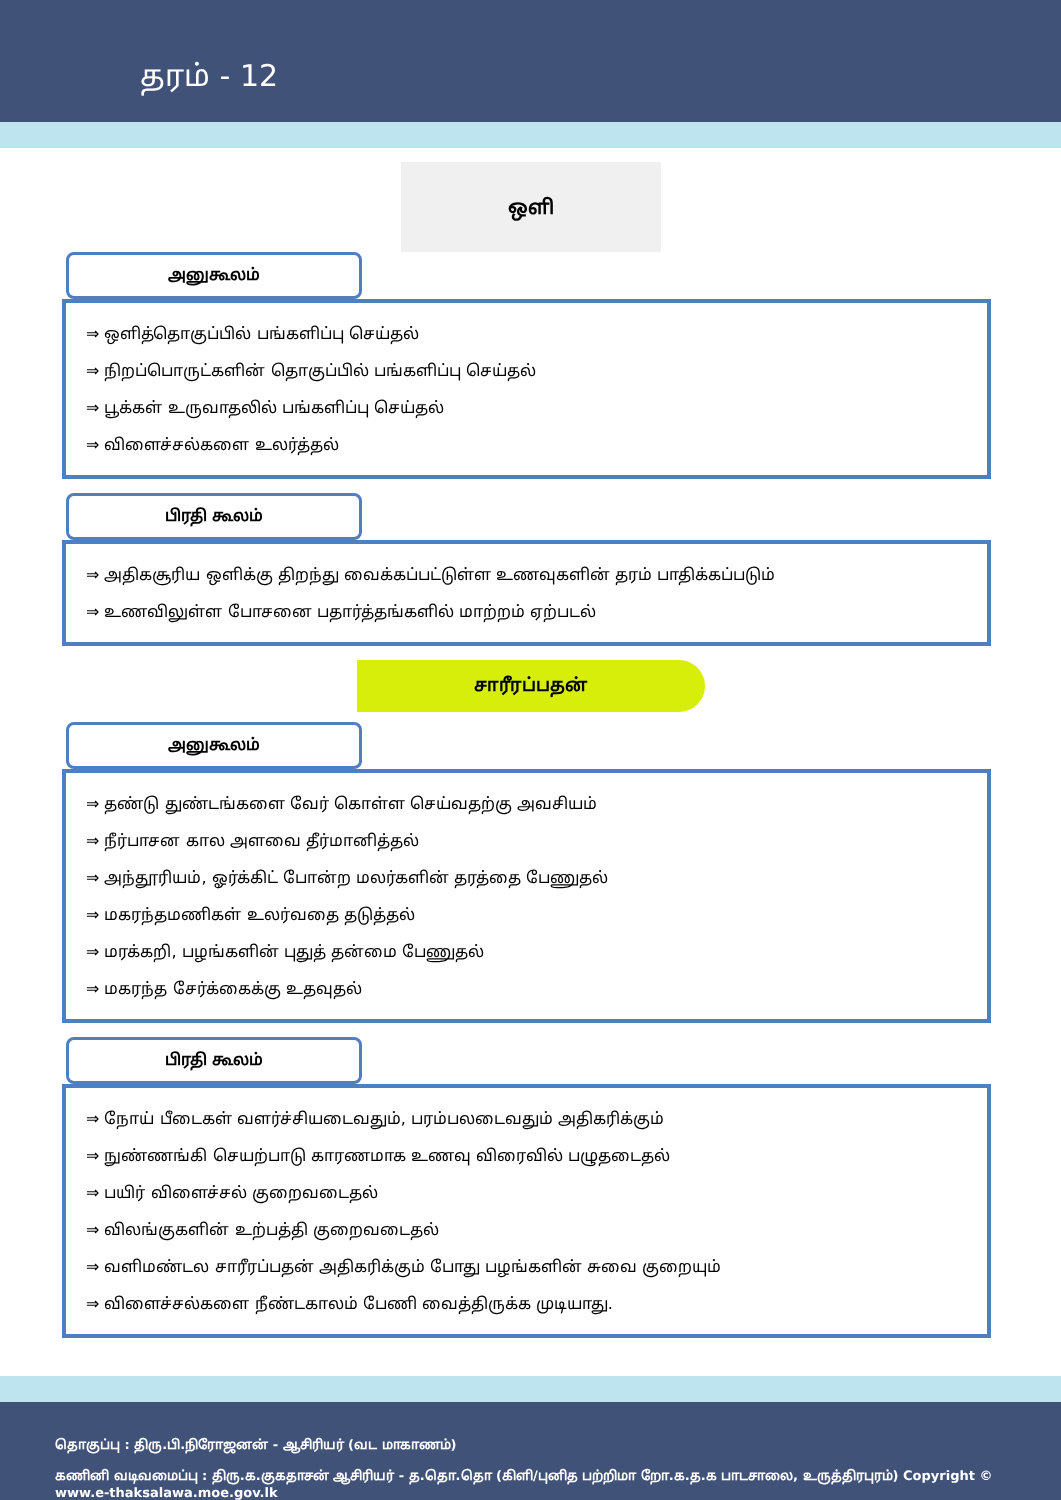தரம் - 12
ஒளி
அனுகூலம்
⇒ ஒளித்தொகுப்பில் பங்களிப்பு செய்தல்
⇒ நிறப்பொருட்களின் தொகுப்பில் பங்களிப்பு செய்தல்
⇒ பூக்கள் உருவாதலில் பங்களிப்பு செய்தல்
⇒ விளைச்சல்களை உலர்த்தல்
பிரதி கூலம்
⇒ அதிகசூரிய ஒளிக்கு திறந்து வைக்கப்பட்டுள்ள உணவுகளின் தரம் பாதிக்கப்படும்
⇒ உணவிலுள்ள போசனை பதார்த்தங்களில் மாற்றம் ஏற்படல்
சாரீரப்பதன்
அனுகூலம்
⇒ தண்டு துண்டங்களை வேர் கொள்ள செய்வதற்கு அவசியம்
⇒ நீர்பாசன கால அளவை தீர்மானித்தல்
⇒ அந்தூரியம், ஓர்க்கிட் போன்ற மலர்களின் தரத்தை பேணுதல்
⇒ மகரந்தமணிகள் உலர்வதை தடுத்தல்
⇒ மரக்கறி, பழங்களின் புதுத் தன்மை பேணுதல்
⇒ மகரந்த சேர்க்கைக்கு உதவுதல்
பிரதி கூலம்
⇒ நோய் பீடைகள் வளர்ச்சியடைவதும், பரம்பலடைவதும் அதிகரிக்கும்
⇒ நுண்ணங்கி செயற்பாடு காரணமாக உணவு விரைவில் பழுதடைதல்
⇒ பயிர் விளைச்சல் குறைவடைதல்
⇒ விலங்குகளின் உற்பத்தி குறைவடைதல்
⇒ வளிமண்டல சாரீரப்பதன் அதிகரிக்கும் போது பழங்களின் சுவை குறையும்
⇒ விளைச்சல்களை நீண்டகாலம் பேணி வைத்திருக்க முடியாது.
தொகுப்பு : திரு.பி.நிரோஜனன் - ஆசிரியர் (வட மாகாணம்)
கணினி வடிவமைப்பு : திரு.க.குகதாசன் ஆசிரியர் - த.தொ.தொ (கிளி/புனித பற்றிமா றோ.க.த.க பாடசாலை, உருத்திரபுரம்) Copyright © www.e-thaksalawa.moe.gov.lk